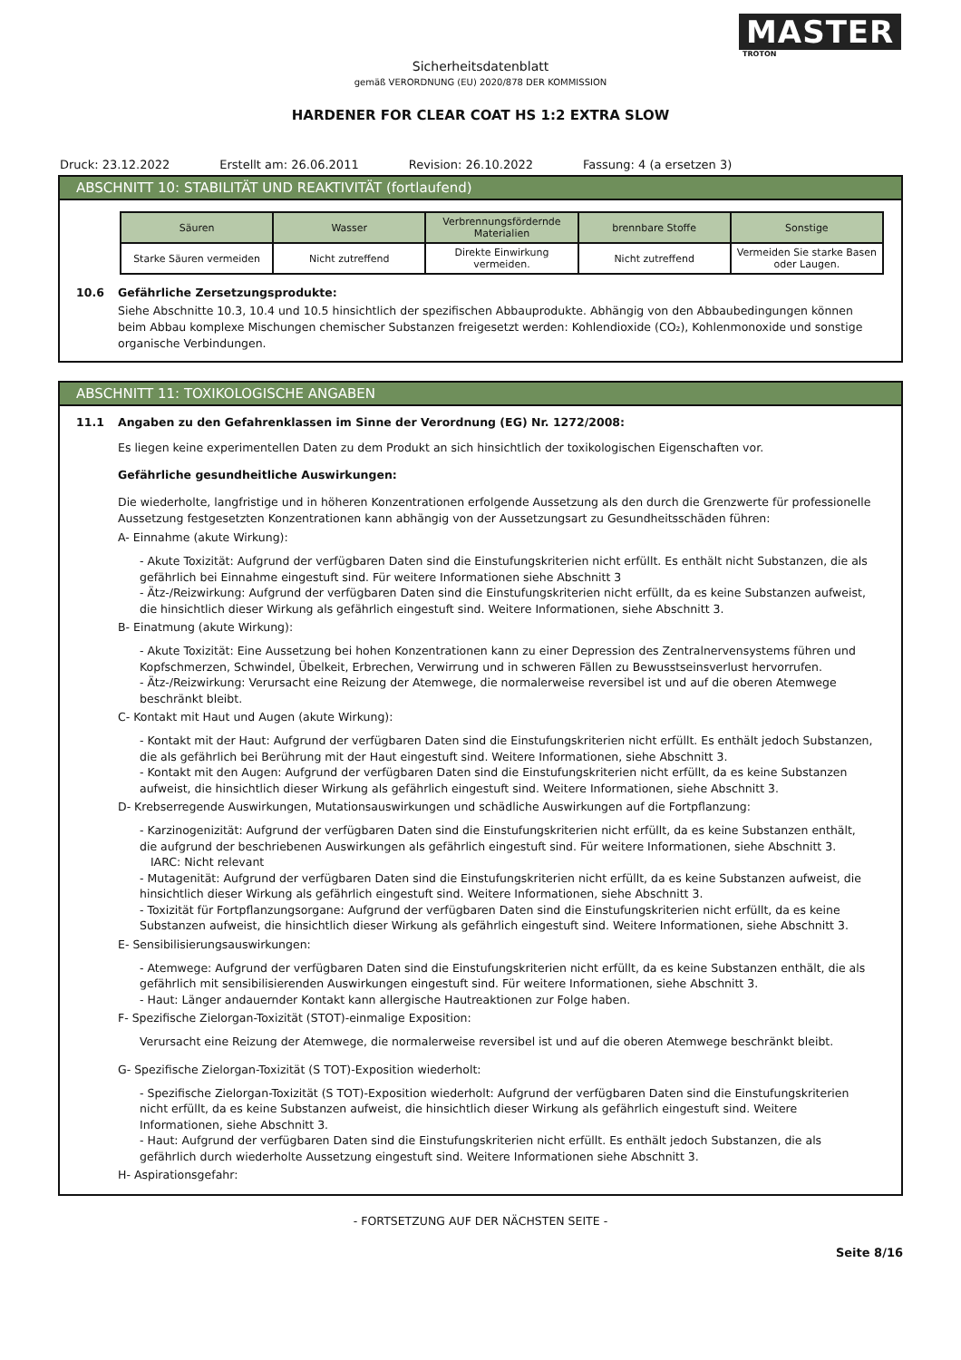MASTER
TROTON
Sicherheitsdatenblatt
gemäß VERORDNUNG (EU) 2020/878 DER KOMMISSION
HARDENER FOR CLEAR COAT HS 1:2 EXTRA SLOW
Druck: 23.12.2022 Erstellt am: 26.06.2011 Revision: 26.10.2022 Fassung: 4 (a ersetzen 3)
ABSCHNITT 10: STABILITÄT UND REAKTIVITÄT (fortlaufend)
| Säuren | Wasser | Verbrennungsfördernde Materialien | brennbare Stoffe | Sonstige |
| --- | --- | --- | --- | --- |
| Starke Säuren vermeiden | Nicht zutreffend | Direkte Einwirkung vermeiden. | Nicht zutreffend | Vermeiden Sie starke Basen oder Laugen. |
10.6 Gefährliche Zersetzungsprodukte:
Siehe Abschnitte 10.3, 10.4 und 10.5 hinsichtlich der spezifischen Abbauprodukte. Abhängig von den Abbaubedingungen können beim Abbau komplexe Mischungen chemischer Substanzen freigesetzt werden: Kohlendioxide (CO₂), Kohlenmonoxide und sonstige organische Verbindungen.
ABSCHNITT 11: TOXIKOLOGISCHE ANGABEN
11.1 Angaben zu den Gefahrenklassen im Sinne der Verordnung (EG) Nr. 1272/2008:
Es liegen keine experimentellen Daten zu dem Produkt an sich hinsichtlich der toxikologischen Eigenschaften vor.
Gefährliche gesundheitliche Auswirkungen:
Die wiederholte, langfristige und in höheren Konzentrationen erfolgende Aussetzung als den durch die Grenzwerte für professionelle Aussetzung festgesetzten Konzentrationen kann abhängig von der Aussetzungsart zu Gesundheitsschäden führen:
A- Einnahme (akute Wirkung):
- Akute Toxizität: Aufgrund der verfügbaren Daten sind die Einstufungskriterien nicht erfüllt. Es enthält nicht Substanzen, die als gefährlich bei Einnahme eingestuft sind. Für weitere Informationen siehe Abschnitt 3
- Ätz-/Reizwirkung: Aufgrund der verfügbaren Daten sind die Einstufungskriterien nicht erfüllt, da es keine Substanzen aufweist, die hinsichtlich dieser Wirkung als gefährlich eingestuft sind. Weitere Informationen, siehe Abschnitt 3.
B- Einatmung (akute Wirkung):
- Akute Toxizität: Eine Aussetzung bei hohen Konzentrationen kann zu einer Depression des Zentralnervensystems führen und Kopfschmerzen, Schwindel, Übelkeit, Erbrechen, Verwirrung und in schweren Fällen zu Bewusstseinsverlust hervorrufen.
- Ätz-/Reizwirkung: Verursacht eine Reizung der Atemwege, die normalerweise reversibel ist und auf die oberen Atemwege beschränkt bleibt.
C- Kontakt mit Haut und Augen (akute Wirkung):
- Kontakt mit der Haut: Aufgrund der verfügbaren Daten sind die Einstufungskriterien nicht erfüllt. Es enthält jedoch Substanzen, die als gefährlich bei Berührung mit der Haut eingestuft sind. Weitere Informationen, siehe Abschnitt 3.
- Kontakt mit den Augen: Aufgrund der verfügbaren Daten sind die Einstufungskriterien nicht erfüllt, da es keine Substanzen aufweist, die hinsichtlich dieser Wirkung als gefährlich eingestuft sind. Weitere Informationen, siehe Abschnitt 3.
D- Krebserregende Auswirkungen, Mutationsauswirkungen und schädliche Auswirkungen auf die Fortpflanzung:
- Karzinogenizität: Aufgrund der verfügbaren Daten sind die Einstufungskriterien nicht erfüllt, da es keine Substanzen enthält, die aufgrund der beschriebenen Auswirkungen als gefährlich eingestuft sind. Für weitere Informationen, siehe Abschnitt 3.
IARC: Nicht relevant
- Mutagenität: Aufgrund der verfügbaren Daten sind die Einstufungskriterien nicht erfüllt, da es keine Substanzen aufweist, die hinsichtlich dieser Wirkung als gefährlich eingestuft sind. Weitere Informationen, siehe Abschnitt 3.
- Toxizität für Fortpflanzungsorgane: Aufgrund der verfügbaren Daten sind die Einstufungskriterien nicht erfüllt, da es keine Substanzen aufweist, die hinsichtlich dieser Wirkung als gefährlich eingestuft sind. Weitere Informationen, siehe Abschnitt 3.
E- Sensibilisierungsauswirkungen:
- Atemwege: Aufgrund der verfügbaren Daten sind die Einstufungskriterien nicht erfüllt, da es keine Substanzen enthält, die als gefährlich mit sensibilisierenden Auswirkungen eingestuft sind. Für weitere Informationen, siehe Abschnitt 3.
- Haut: Länger andauernder Kontakt kann allergische Hautreaktionen zur Folge haben.
F- Spezifische Zielorgan-Toxizität (STOT)-einmalige Exposition:
Verursacht eine Reizung der Atemwege, die normalerweise reversibel ist und auf die oberen Atemwege beschränkt bleibt.
G- Spezifische Zielorgan-Toxizität (S TOT)-Exposition wiederholt:
- Spezifische Zielorgan-Toxizität (S TOT)-Exposition wiederholt: Aufgrund der verfügbaren Daten sind die Einstufungskriterien nicht erfüllt, da es keine Substanzen aufweist, die hinsichtlich dieser Wirkung als gefährlich eingestuft sind. Weitere Informationen, siehe Abschnitt 3.
- Haut: Aufgrund der verfügbaren Daten sind die Einstufungskriterien nicht erfüllt. Es enthält jedoch Substanzen, die als gefährlich durch wiederholte Aussetzung eingestuft sind. Weitere Informationen siehe Abschnitt 3.
H- Aspirationsgefahr:
- FORTSETZUNG AUF DER NÄCHSTEN SEITE -
Seite 8/16